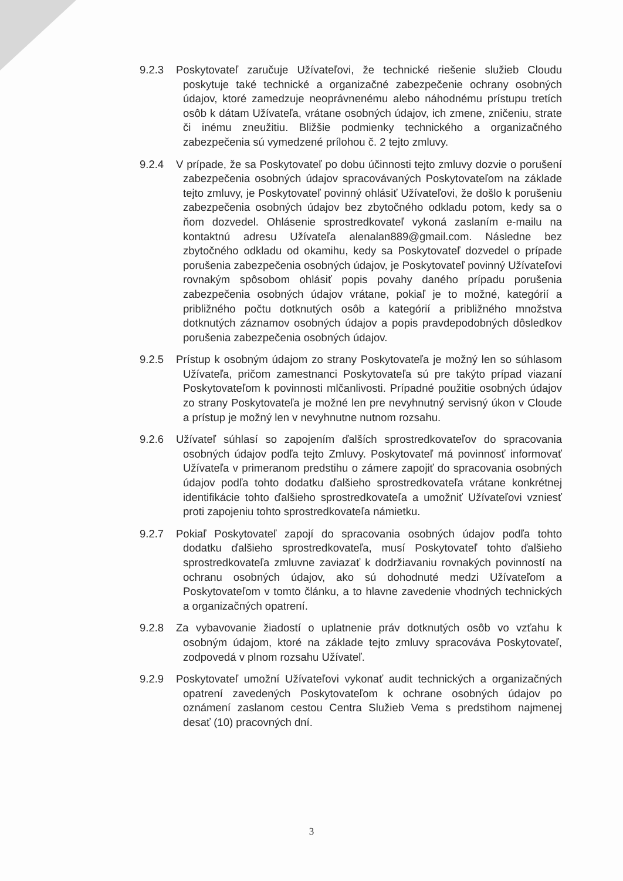9.2.3 Poskytovateľ zaručuje Užívateľovi, že technické riešenie služieb Cloudu poskytuje také technické a organizačné zabezpečenie ochrany osobných údajov, ktoré zamedzuje neoprávnenému alebo náhodnému prístupu tretích osôb k dátam Užívateľa, vrátane osobných údajov, ich zmene, zničeniu, strate či inému zneužitiu. Bližšie podmienky technického a organizačného zabezpečenia sú vymedzené prílohou č. 2 tejto zmluvy.
9.2.4 V prípade, že sa Poskytovateľ po dobu účinnosti tejto zmluvy dozvie o porušení zabezpečenia osobných údajov spracovávaných Poskytovateľom na základe tejto zmluvy, je Poskytovateľ povinný ohlásiť Užívateľovi, že došlo k porušeniu zabezpečenia osobných údajov bez zbytočného odkladu potom, kedy sa o ňom dozvedel. Ohlásenie sprostredkovateľ vykoná zaslaním e-mailu na kontaktnú adresu Užívateľa alenalan889@gmail.com. Následne bez zbytočného odkladu od okamihu, kedy sa Poskytovateľ dozvedel o prípade porušenia zabezpečenia osobných údajov, je Poskytovateľ povinný Užívateľovi rovnakým spôsobom ohlásiť popis povahy daného prípadu porušenia zabezpečenia osobných údajov vrátane, pokiaľ je to možné, kategórií a približného počtu dotknutých osôb a kategórií a približného množstva dotknutých záznamov osobných údajov a popis pravdepodobných dôsledkov porušenia zabezpečenia osobných údajov.
9.2.5 Prístup k osobným údajom zo strany Poskytovateľa je možný len so súhlasom Užívateľa, pričom zamestnanci Poskytovateľa sú pre takýto prípad viazaní Poskytovateľom k povinnosti mlčanlivosti. Prípadné použitie osobných údajov zo strany Poskytovateľa je možné len pre nevyhnutný servisný úkon v Cloude a prístup je možný len v nevyhnutne nutnom rozsahu.
9.2.6 Užívateľ súhlasí so zapojením ďalších sprostredkovateľov do spracovania osobných údajov podľa tejto Zmluvy. Poskytovateľ má povinnosť informovať Užívateľa v primeranom predstihu o zámere zapojiť do spracovania osobných údajov podľa tohto dodatku ďalšieho sprostredkovateľa vrátane konkrétnej identifikácie tohto ďalšieho sprostredkovateľa a umožniť Užívateľovi vzniesť proti zapojeniu tohto sprostredkovateľa námietku.
9.2.7 Pokiaľ Poskytovateľ zapojí do spracovania osobných údajov podľa tohto dodatku ďalšieho sprostredkovateľa, musí Poskytovateľ tohto ďalšieho sprostredkovateľa zmluvne zaviazať k dodržiavaniu rovnakých povinností na ochranu osobných údajov, ako sú dohodnuté medzi Užívateľom a Poskytovateľom v tomto článku, a to hlavne zavedenie vhodných technických a organizačných opatrení.
9.2.8 Za vybavovanie žiadostí o uplatnenie práv dotknutých osôb vo vzťahu k osobným údajom, ktoré na základe tejto zmluvy spracováva Poskytovateľ, zodpovedá v plnom rozsahu Užívateľ.
9.2.9 Poskytovateľ umožní Užívateľovi vykonať audit technických a organizačných opatrení zavedených Poskytovateľom k ochrane osobných údajov po oznámení zaslanom cestou Centra Služieb Vema s predstihom najmenej desať (10) pracovných dní.
3